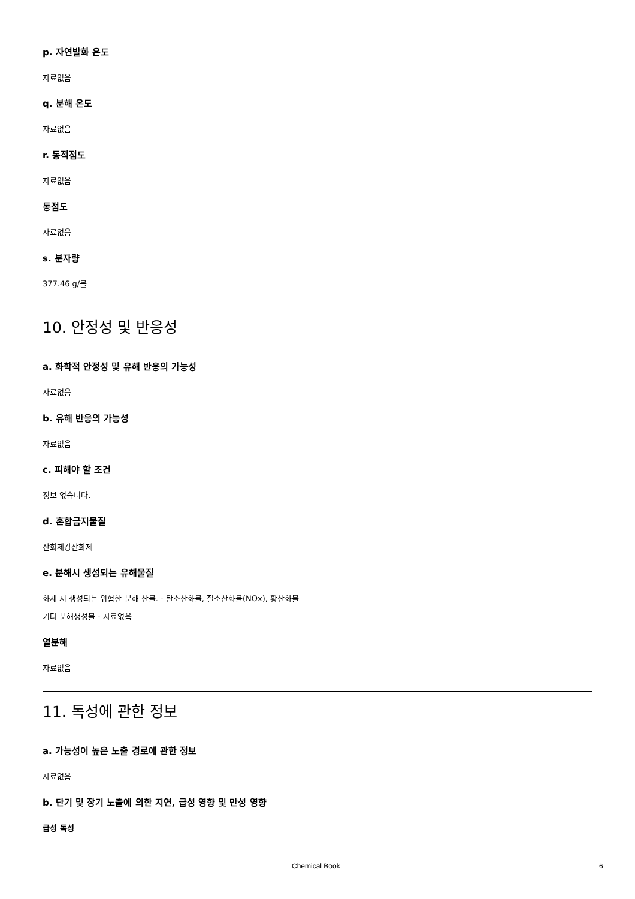p. 자연발화 온도
자료없음
q. 분해 온도
자료없음
r. 동적점도
자료없음
동점도
자료없음
s. 분자량
377.46 g/몰
10. 안정성 및 반응성
a. 화학적 안정성 및 유해 반응의 가능성
자료없음
b. 유해 반응의 가능성
자료없음
c. 피해야 할 조건
정보 없습니다.
d. 혼합금지물질
산화제강산화제
e. 분해시 생성되는 유해물질
화재 시 생성되는 위험한 분해 산물. - 탄소산화물, 질소산화물(NOx), 황산화물
기타 분해생성물 - 자료없음
열분해
자료없음
11. 독성에 관한 정보
a. 가능성이 높은 노출 경로에 관한 정보
자료없음
b. 단기 및 장기 노출에 의한 지연, 급성 영향 및 만성 영향
급성 독성
Chemical Book 6